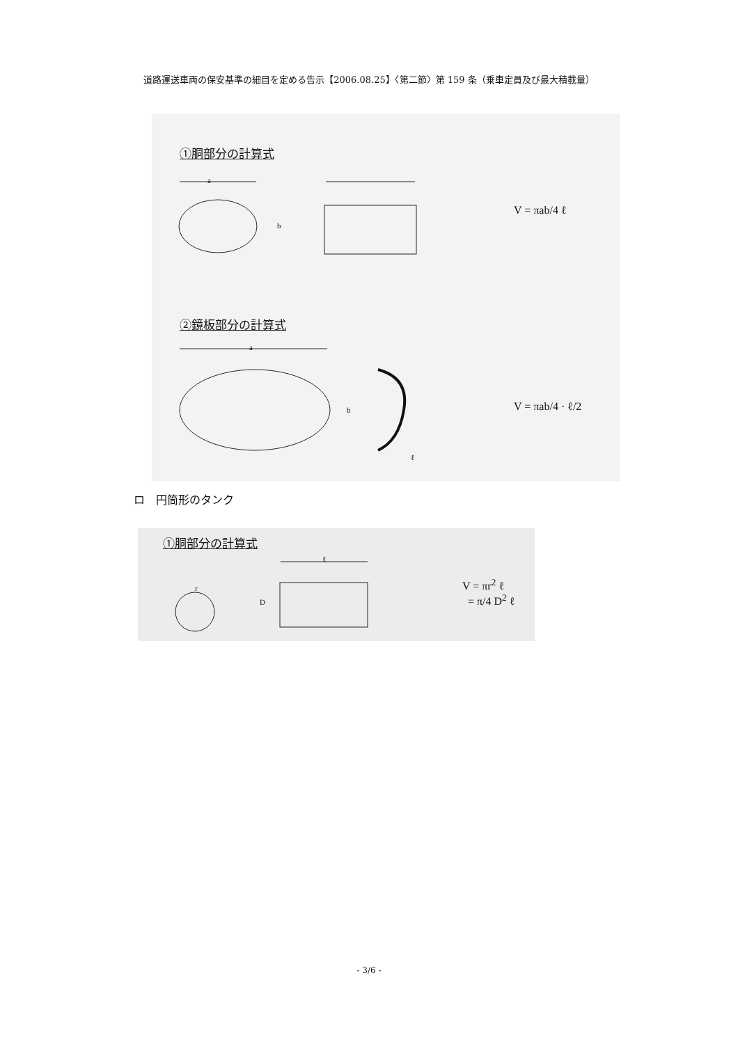道路運送車両の保安基準の細目を定める告示【2006.08.25】〈第二節〉第 159 条（乗車定員及び最大積載量）
①胴部分の計算式
a
b
V = πab/4 ℓ
②鏡板部分の計算式
a
b
ℓ
V = πab/4 · ℓ/2
ロ　円筒形のタンク
①胴部分の計算式
r
D
ℓ
V = πr<sup>2</sup> ℓ
= π/4 D<sup>2</sup> ℓ
- 3/6 -